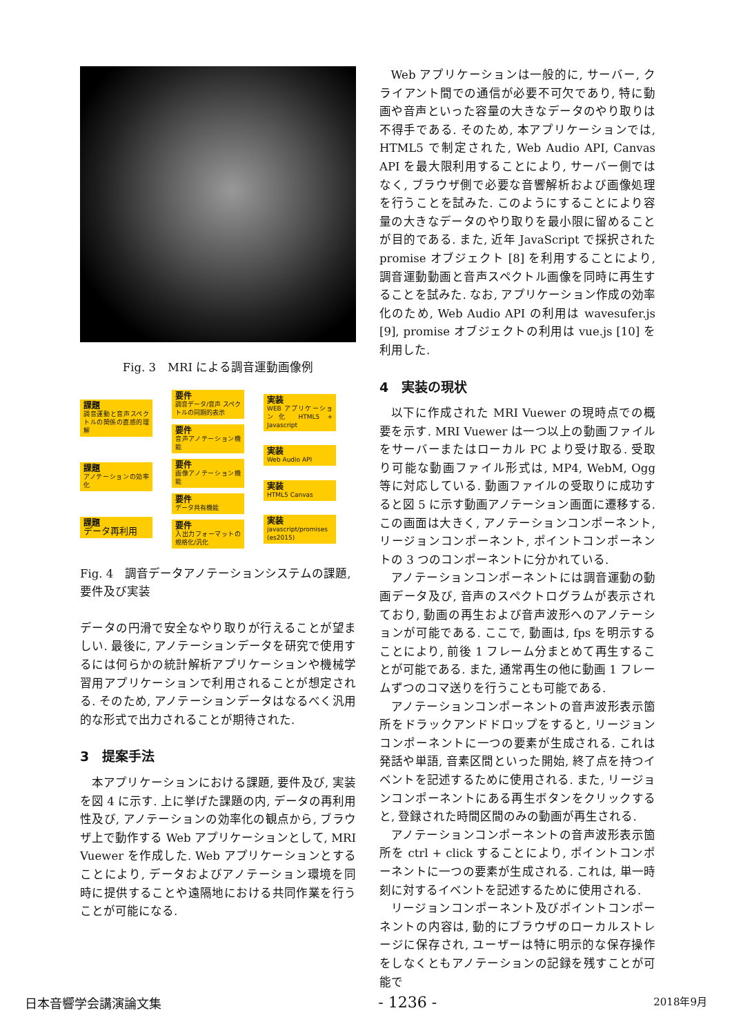Fig. 3　MRI による調音運動画像例
課題
調音運動と音声スペクトルの関係の直感的理解
課題
アノテーションの効率化
課題
データ再利用
要件
調音データ/音声 スペクトルの同期的表示
要件
音声アノテーション機能
要件
画像アノテーション機能
要件
データ共有機能
要件
入出力フォーマットの規格化/汎化
実装
WEB アプリケーション化 HTML5 + Javascript
実装
Web Audio API
実装
HTML5 Canvas
実装
javascript/promises (es2015)
Fig. 4　調音データアノテーションシステムの課題, 要件及び実装
データの円滑で安全なやり取りが行えることが望ましい. 最後に, アノテーションデータを研究で使用するには何らかの統計解析アプリケーションや機械学習用アプリケーションで利用されることが想定される. そのため, アノテーションデータはなるべく汎用的な形式で出力されることが期待された.
3　提案手法
本アプリケーションにおける課題, 要件及び, 実装を図 4 に示す. 上に挙げた課題の内, データの再利用性及び, アノテーションの効率化の観点から, ブラウザ上で動作する Web アプリケーションとして, MRI Vuewer を作成した. Web アプリケーションとすることにより, データおよびアノテーション環境を同時に提供することや遠隔地における共同作業を行うことが可能になる.
Web アプリケーションは一般的に, サーバー, クライアント間での通信が必要不可欠であり, 特に動画や音声といった容量の大きなデータのやり取りは不得手である. そのため, 本アプリケーションでは, HTML5 で制定された, Web Audio API, Canvas API を最大限利用することにより, サーバー側ではなく, ブラウザ側で必要な音響解析および画像処理を行うことを試みた. このようにすることにより容量の大きなデータのやり取りを最小限に留めることが目的である. また, 近年 JavaScript で採択された promise オブジェクト [8] を利用することにより, 調音運動動画と音声スペクトル画像を同時に再生することを試みた. なお, アプリケーション作成の効率化のため, Web Audio API の利用は wavesufer.js [9], promise オブジェクトの利用は vue.js [10] を利用した.
4　実装の現状
以下に作成された MRI Vuewer の現時点での概要を示す. MRI Vuewer は一つ以上の動画ファイルをサーバーまたはローカル PC より受け取る. 受取り可能な動画ファイル形式は, MP4, WebM, Ogg 等に対応している. 動画ファイルの受取りに成功すると図 5 に示す動画アノテーション画面に遷移する. この画面は大きく, アノテーションコンポーネント, リージョンコンポーネント, ポイントコンポーネントの 3 つのコンポーネントに分かれている.
アノテーションコンポーネントには調音運動の動画データ及び, 音声のスペクトログラムが表示されており, 動画の再生および音声波形へのアノテーションが可能である. ここで, 動画は, fps を明示することにより, 前後 1 フレーム分まとめて再生することが可能である. また, 通常再生の他に動画 1 フレームずつのコマ送りを行うことも可能である.
アノテーションコンポーネントの音声波形表示箇所をドラックアンドドロップをすると, リージョンコンポーネントに一つの要素が生成される. これは発話や単語, 音素区間といった開始, 終了点を持つイベントを記述するために使用される. また, リージョンコンポーネントにある再生ボタンをクリックすると, 登録された時間区間のみの動画が再生される.
アノテーションコンポーネントの音声波形表示箇所を ctrl + click することにより, ポイントコンポーネントに一つの要素が生成される. これは, 単一時刻に対するイベントを記述するために使用される.
リージョンコンポーネント及びポイントコンポーネントの内容は, 動的にブラウザのローカルストレージに保存され, ユーザーは特に明示的な保存操作をしなくともアノテーションの記録を残すことが可能で
日本音響学会講演論文集 - 1236 - 2018年9月